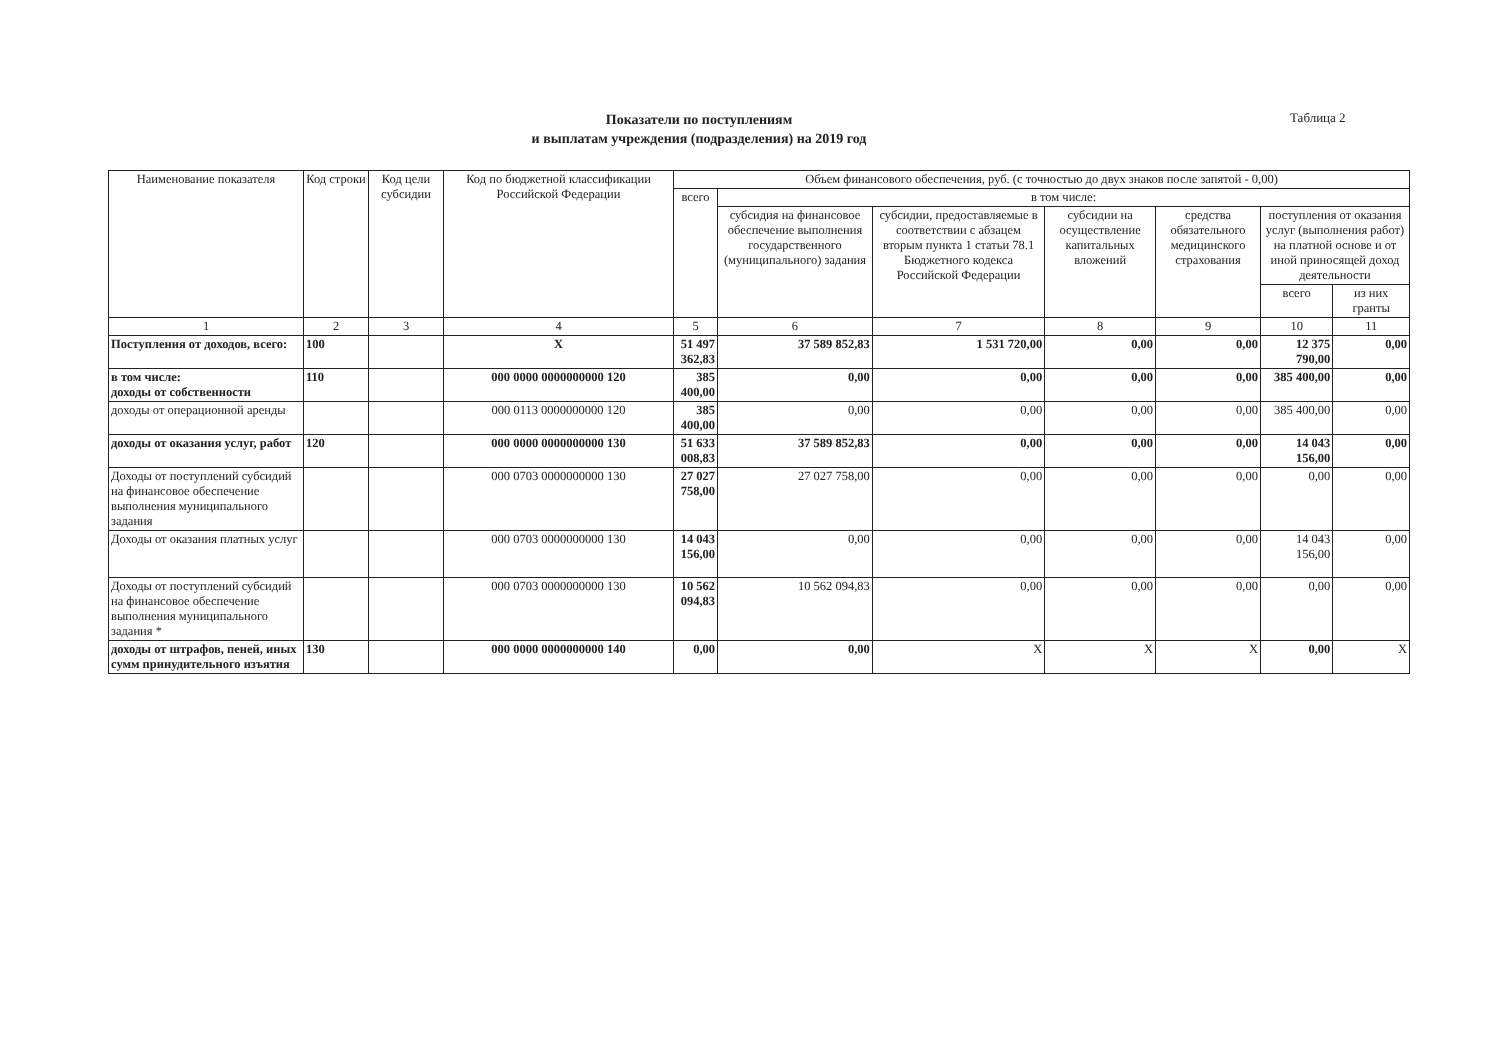Показатели по поступлениям
и выплатам учреждения (подразделения) на 2019 год
Таблица 2
| Наименование показателя | Код строки | Код цели субсидии | Код по бюджетной классификации Российской Федерации | Объем финансового обеспечения, руб. (с точностью до двух знаков после запятой - 0,00) | | | | | | |
| --- | --- | --- | --- | --- | --- | --- | --- | --- | --- | --- |
| | | | | всего | в том числе: | | | | | |
| | | | | | субсидия на финансовое обеспечение выполнения государственного (муниципального) задания | субсидии, предоставляемые в соответствии с абзацем вторым пункта 1 статьи 78.1 Бюджетного кодекса Российской Федерации | субсидии на осуществление капитальных вложений | средства обязательного медицинского страхования | поступления от оказания услуг (выполнения работ) на платной основе и от иной приносящей доход деятельности | |
| | | | | | | | | | всего | из них гранты |
| 1 | 2 | 3 | 4 | 5 | 6 | 7 | 8 | 9 | 10 | 11 |
| Поступления от доходов, всего: | 100 | | X | 51 497 362,83 | 37 589 852,83 | 1 531 720,00 | 0,00 | 0,00 | 12 375 790,00 | 0,00 |
| в том числе: доходы от собственности | 110 | | 000 0000 0000000000 120 | 385 400,00 | 0,00 | 0,00 | 0,00 | 0,00 | 385 400,00 | 0,00 |
| доходы от операционной аренды | | | 000 0113 0000000000 120 | 385 400,00 | 0,00 | 0,00 | 0,00 | 0,00 | 385 400,00 | 0,00 |
| доходы от оказания услуг, работ | 120 | | 000 0000 0000000000 130 | 51 633 008,83 | 37 589 852,83 | 0,00 | 0,00 | 0,00 | 14 043 156,00 | 0,00 |
| Доходы от поступлений субсидий на финансовое обеспечение выполнения муниципального задания | | | 000 0703 0000000000 130 | 27 027 758,00 | 27 027 758,00 | 0,00 | 0,00 | 0,00 | 0,00 | 0,00 |
| Доходы от оказания платных услуг | | | 000 0703 0000000000 130 | 14 043 156,00 | 0,00 | 0,00 | 0,00 | 0,00 | 14 043 156,00 | 0,00 |
| Доходы от поступлений субсидий на финансовое обеспечение выполнения муниципального задания * | | | 000 0703 0000000000 130 | 10 562 094,83 | 10 562 094,83 | 0,00 | 0,00 | 0,00 | 0,00 | 0,00 |
| доходы от штрафов, пеней, иных сумм принудительного изъятия | 130 | | 000 0000 0000000000 140 | 0,00 | 0,00 | X | X | X | 0,00 | X |